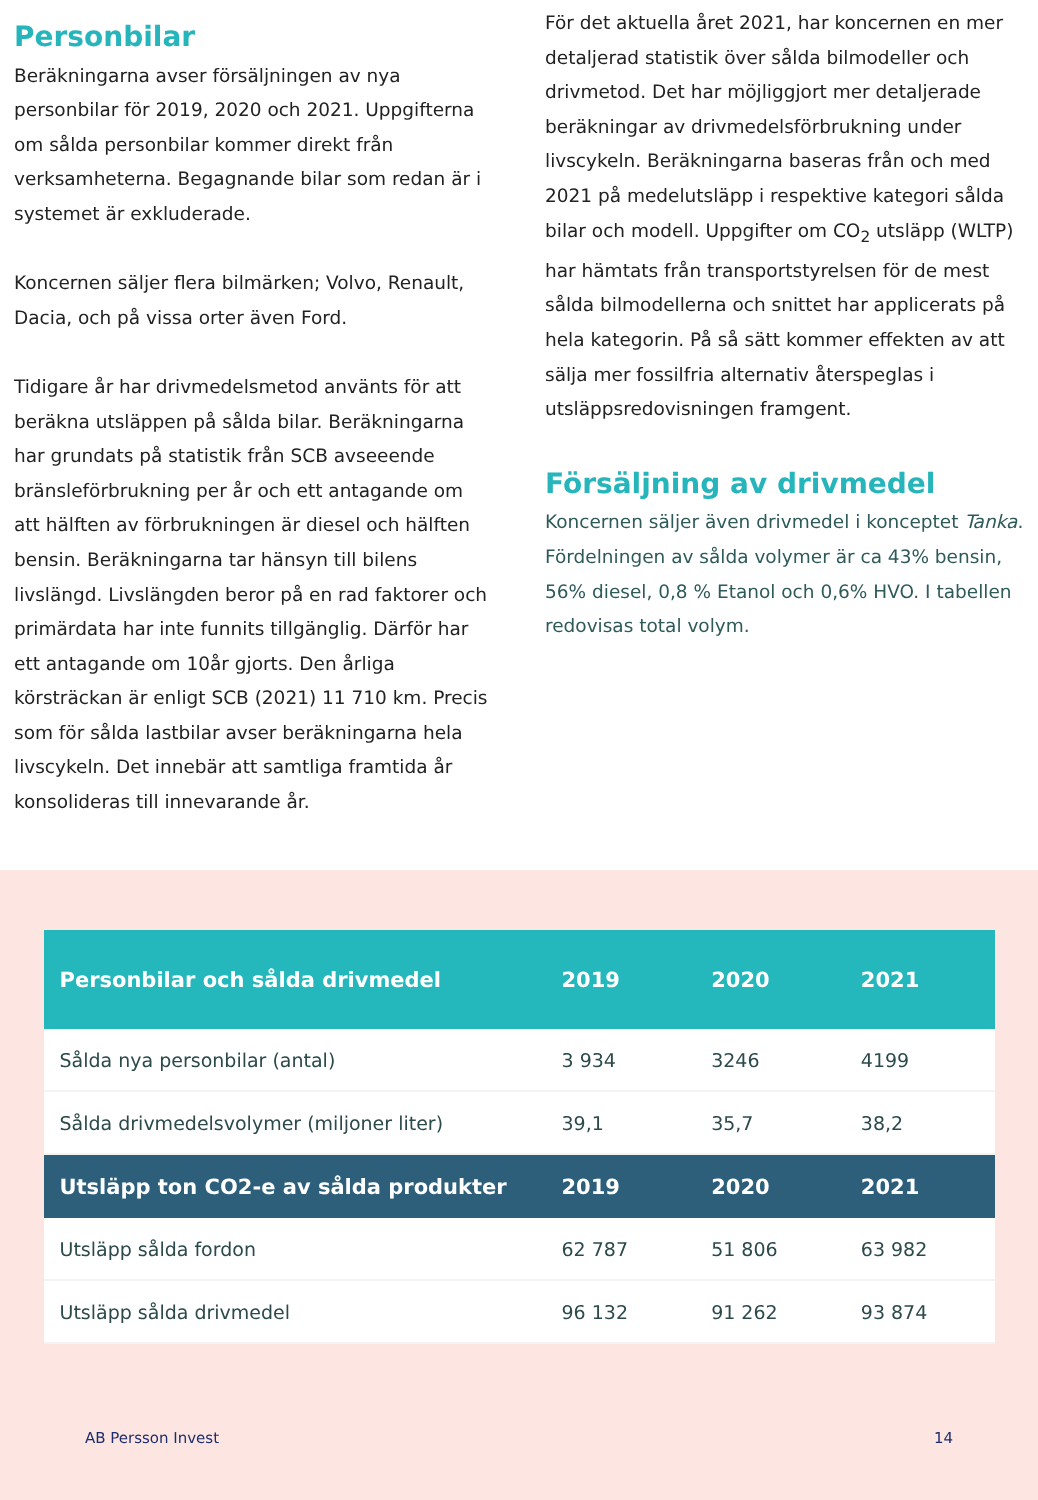Personbilar
Beräkningarna avser försäljningen av nya personbilar för 2019, 2020 och 2021. Uppgifterna om sålda personbilar kommer direkt från verksamheterna. Begagnande bilar som redan är i systemet är exkluderade.
Koncernen säljer flera bilmärken; Volvo, Renault, Dacia, och på vissa orter även Ford.
Tidigare år har drivmedelsmetod använts för att beräkna utsläppen på sålda bilar. Beräkningarna har grundats på statistik från SCB avseeende bränsleförbrukning per år och ett antagande om att hälften av förbrukningen är diesel och hälften bensin. Beräkningarna tar hänsyn till bilens livslängd. Livslängden beror på en rad faktorer och primärdata har inte funnits tillgänglig. Därför har ett antagande om 10år gjorts. Den årliga körsträckan är enligt SCB (2021) 11 710 km. Precis som för sålda lastbilar avser beräkningarna hela livscykeln. Det innebär att samtliga framtida år konsolideras till innevarande år.
För det aktuella året 2021, har koncernen en mer detaljerad statistik över sålda bilmodeller och drivmetod. Det har möjliggjort mer detaljerade beräkningar av drivmedelsförbrukning under livscykeln. Beräkningarna baseras från och med 2021 på medelutsläpp i respektive kategori sålda bilar och modell. Uppgifter om CO<sub>2</sub> utsläpp (WLTP) har hämtats från transportstyrelsen för de mest sålda bilmodellerna och snittet har applicerats på hela kategorin. På så sätt kommer effekten av att sälja mer fossilfria alternativ återspeglas i utsläppsredovisningen framgent.
Försäljning av drivmedel
Koncernen säljer även drivmedel i konceptet Tanka. Fördelningen av sålda volymer är ca 43% bensin, 56% diesel, 0,8 % Etanol och 0,6% HVO. I tabellen redovisas total volym.
| Personbilar och sålda drivmedel | 2019 | 2020 | 2021 |
| --- | --- | --- | --- |
| Sålda nya personbilar (antal) | 3 934 | 3246 | 4199 |
| Sålda drivmedelsvolymer (miljoner liter) | 39,1 | 35,7 | 38,2 |
| Utsläpp ton CO2-e av sålda produkter | 2019 | 2020 | 2021 |
| Utsläpp sålda fordon | 62 787 | 51 806 | 63 982 |
| Utsläpp sålda drivmedel | 96 132 | 91 262 | 93 874 |
AB Persson Invest 14